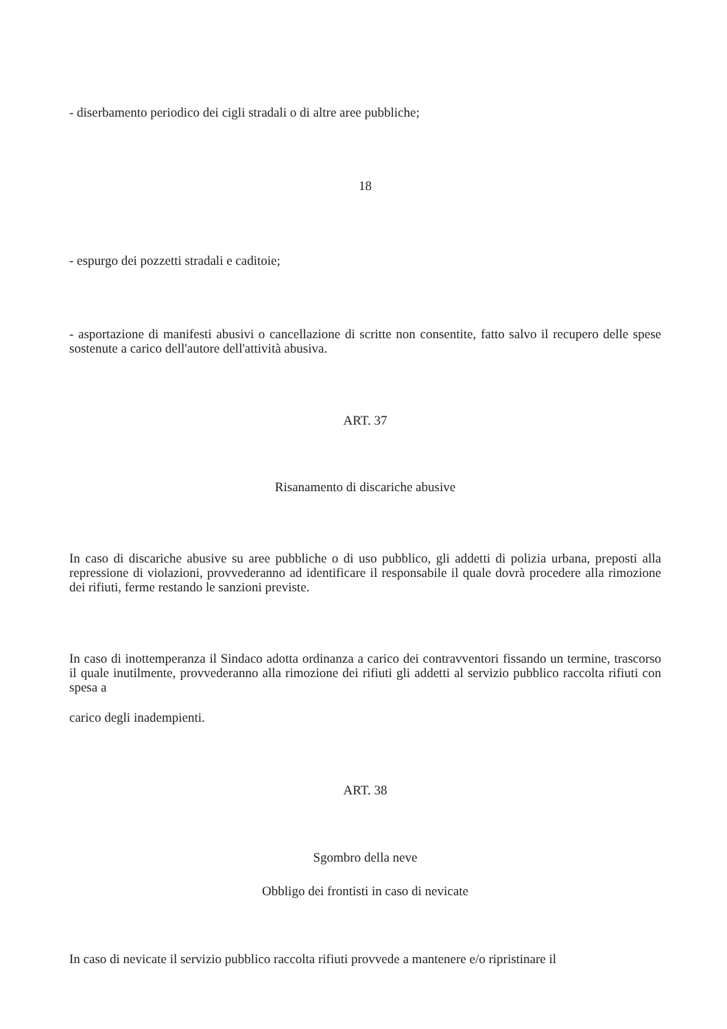- diserbamento periodico dei cigli stradali o di altre aree pubbliche;
18
- espurgo dei pozzetti stradali e caditoie;
- asportazione di manifesti abusivi o cancellazione di scritte non consentite, fatto salvo il recupero delle spese sostenute a carico dell'autore dell'attività abusiva.
ART. 37
Risanamento di discariche abusive
In caso di discariche abusive su aree pubbliche o di uso pubblico, gli addetti di polizia urbana, preposti alla repressione di violazioni, provvederanno ad identificare il responsabile il quale dovrà procedere alla rimozione dei rifiuti, ferme restando le sanzioni previste.
In caso di inottemperanza il Sindaco adotta ordinanza a carico dei contravventori fissando un termine, trascorso il quale inutilmente, provvederanno alla rimozione dei rifiuti gli addetti al servizio pubblico raccolta rifiuti con spesa a
carico degli inadempienti.
ART. 38
Sgombro della neve
Obbligo dei frontisti in caso di nevicate
In caso di nevicate il servizio pubblico raccolta rifiuti provvede a mantenere e/o ripristinare il